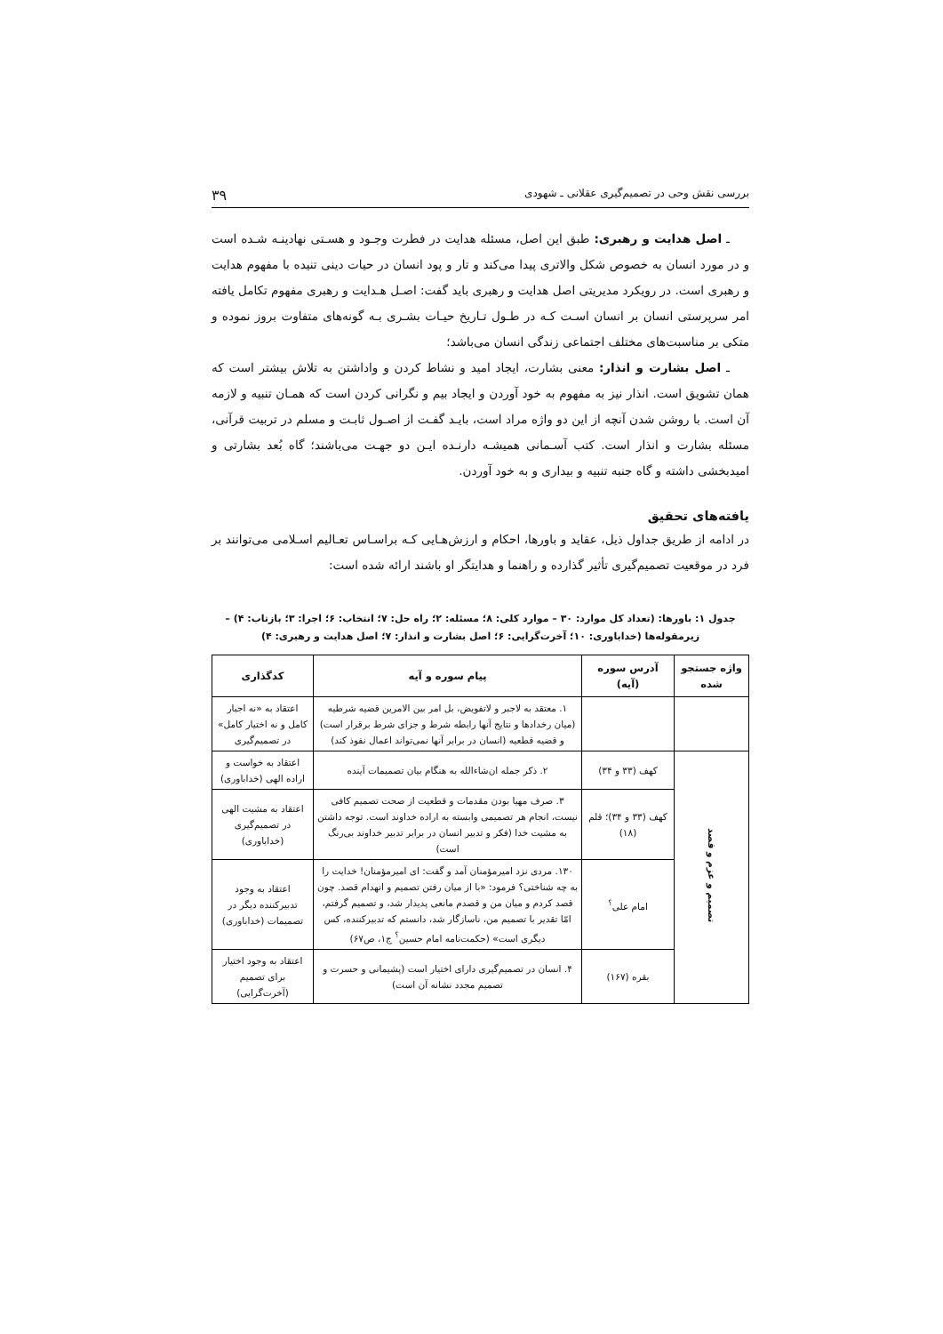بررسی نقش وحی در تصمیم‌گیری عقلانی ـ شهودی ۳۹
ـ اصل هدایت و رهبری: طبق این اصل، مسئله هدایت در فطرت وجـود و هسـتی نهادینـه شـده است و در مورد انسان به خصوص شکل والاتری پیدا می‌کند و تار و پود انسان در حیات دینی تنیده با مفهوم هدایت و رهبری است. در رویکرد مدیریتی اصل هدایت و رهبری باید گفت: اصـل هـدایت و رهبری مفهوم تکامل یافته امر سرپرستی انسان بر انسان اسـت کـه در طـول تـاریخ حیـات بشـری بـه گونه‌های متفاوت بروز نموده و متکی بر مناسبت‌های مختلف اجتماعی زندگی انسان می‌باشد؛
ـ اصل بشارت و انذار: معنی بشارت، ایجاد امید و نشاط کردن و واداشتن به تلاش بیشتر است که همان تشویق است. انذار نیز به مفهوم به خود آوردن و ایجاد بیم و نگرانی کردن است که همـان تنبیه و لازمه آن است. با روشن شدن آنچه از این دو واژه مراد است، بایـد گفـت از اصـول ثابـت و مسلم در تربیت قرآنی، مسئله بشارت و انذار است. کتب آسـمانی همیشـه دارنـده ایـن دو جهـت می‌باشند؛ گاه بُعد بشارتی و امیدبخشی داشته و گاه جنبه تنبیه و بیداری و به خود آوردن.
یافته‌های تحقیق
در ادامه از طریق جداول ذیل، عقاید و باورها، احکام و ارزش‌هـایی کـه براسـاس تعـالیم اسـلامی می‌توانند بر فرد در موقعیت تصمیم‌گیری تأثیر گذارده و راهنما و هدایتگر او باشند ارائه شده است:
جدول ۱: باورها: (تعداد کل موارد: ۳۰ – موارد کلی: ۸؛ مسئله: ۲؛ راه حل: ۷؛ انتخاب: ۶؛ اجرا: ۳؛ بازتاب: ۴) –
زیرمقوله‌ها (خداباوری: ۱۰؛ آخرت‌گرایی: ۶؛ اصل بشارت و انذار: ۷؛ اصل هدایت و رهبری: ۴)
| واژه جستجو شده | آدرس سوره (آیه) | پیام سوره و آیه | کدگذاری |
| --- | --- | --- | --- |
| | | ۱. معتقد به لاجبر و لاتفویض، بل امر بین الامرین قضیه شرطیه (میان رخدادها و نتایج آنها رابطه شرط و جزای شرط برقرار است) و قضیه قطعیه (انسان در برابر آنها نمی‌تواند اعمال نفوذ کند) | اعتقاد به «نه اجبار کامل و نه اختیار کامل» در تصمیم‌گیری |
| تصمیم و عزم و قصد | کهف (۳۳ و ۳۴) | ۲. ذکر جمله ان‌شاءالله به هنگام بیان تصمیمات آینده | اعتقاد به خواست و اراده الهی (خداباوری) |
| | کهف (۳۳ و ۳۴)؛ قلم (۱۸) | ۳. صرف مهیا بودن مقدمات و قطعیت از صحت تصمیم کافی نیست، انجام هر تصمیمی وابسته به اراده خداوند است. توجه داشتن به مشیت خدا (فکر و تدبیر انسان در برابر تدبیر خداوند بی‌رنگ است) | اعتقاد به مشیت الهی در تصمیم‌گیری (خداباوری) |
| | امام علی<sup>؟</sup> | ۱۳۰. مردی نزد امیرمؤمنان آمد و گفت: ای امیرمؤمنان! خدایت را به چه شناختی؟ فرمود: «با از میان رفتن تصمیم و انهدام قصد. چون قصد کردم و میان من و قصدم مانعی پدیدار شد، و تصمیم گرفتم، امّا تقدیر با تصمیم من، ناسازگار شد، دانستم که تدبیرکننده، کس دیگری است» (حکمت‌نامه امام حسین<sup>؟</sup> ج۱، ص۶۷) | اعتقاد به وجود تدبیرکننده دیگر در تصمیمات (خداباوری) |
| | بقره (۱۶۷) | ۴. انسان در تصمیم‌گیری دارای اختیار است (پشیمانی و حسرت و تصمیم مجدد نشانه آن است) | اعتقاد به وجود اختیار برای تصمیم (آخرت‌گرایی) |